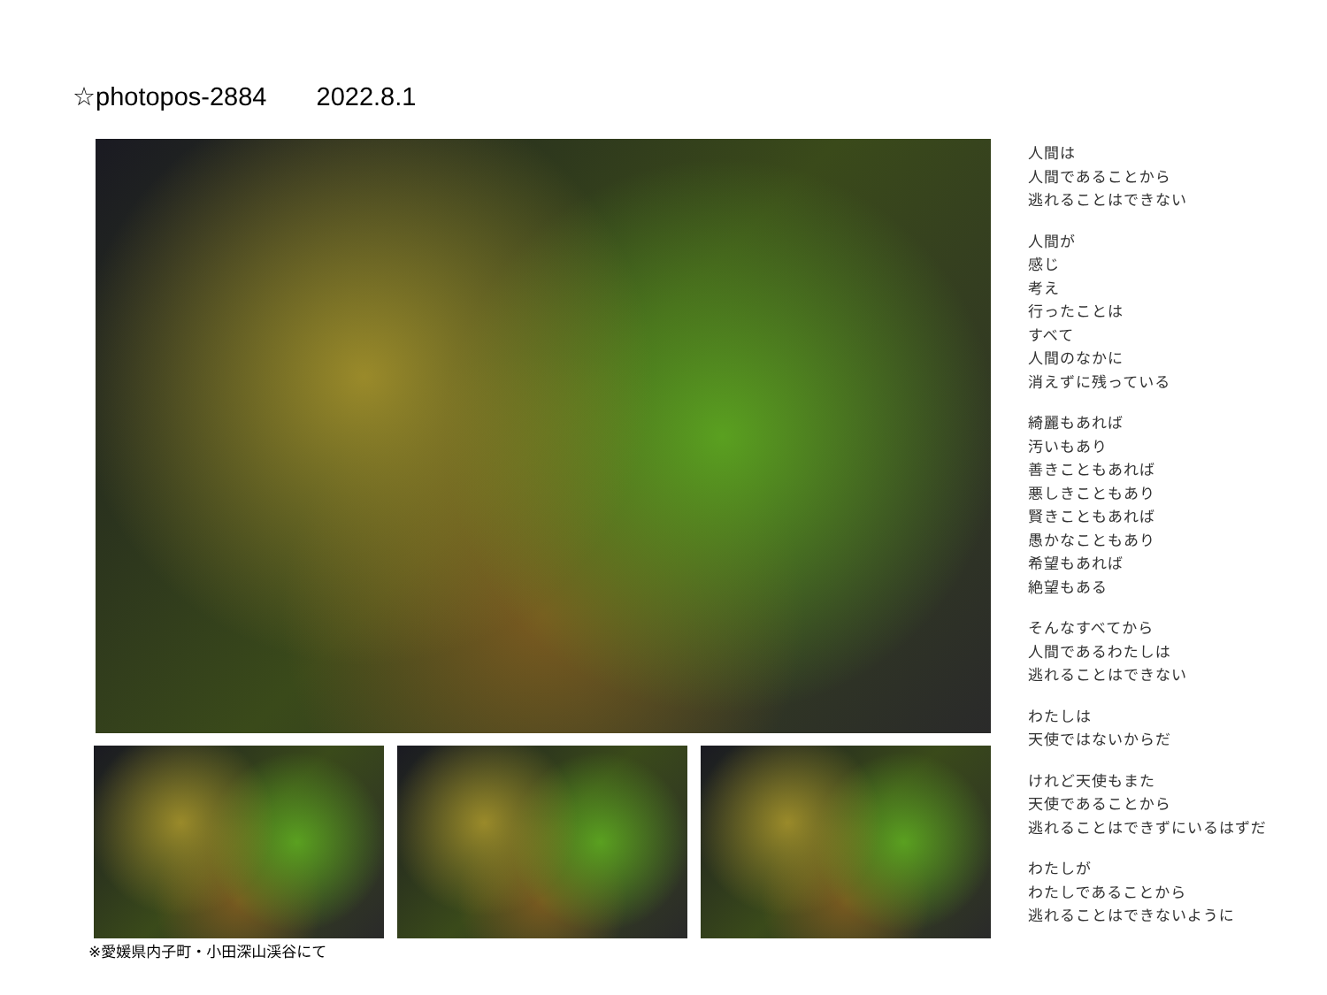☆photopos-2884 2022.8.1
※愛媛県内子町・小田深山渓谷にて
人間は
人間であることから
逃れることはできない
人間が
感じ
考え
行ったことは
すべて
人間のなかに
消えずに残っている
綺麗もあれば
汚いもあり
善きこともあれば
悪しきこともあり
賢きこともあれば
愚かなこともあり
希望もあれば
絶望もある
そんなすべてから
人間であるわたしは
逃れることはできない
わたしは
天使ではないからだ
けれど天使もまた
天使であることから
逃れることはできずにいるはずだ
わたしが
わたしであることから
逃れることはできないように